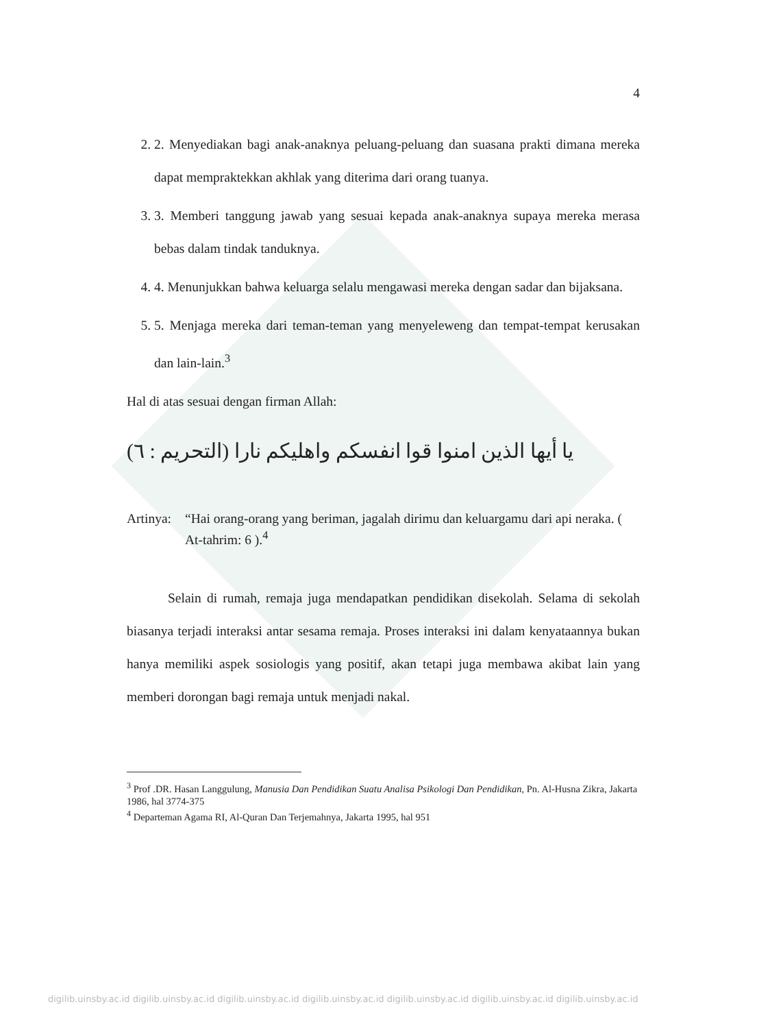4
2. 2. Menyediakan bagi anak-anaknya peluang-peluang dan suasana prakti dimana mereka dapat mempraktekkan akhlak yang diterima dari orang tuanya.
3. 3. Memberi tanggung jawab yang sesuai kepada anak-anaknya supaya mereka merasa bebas dalam tindak tanduknya.
4. 4. Menunjukkan bahwa keluarga selalu mengawasi mereka dengan sadar dan bijaksana.
5. 5. Menjaga mereka dari teman-teman yang menyeleweng dan tempat-tempat kerusakan dan lain-lain.<sup>3</sup>
Hal di atas sesuai dengan firman Allah:
يا أيها الذين امنوا قوا انفسكم واهليكم نارا (التحريم : ٦)
Artinya: “Hai orang-orang yang beriman, jagalah dirimu dan keluargamu dari api neraka. ( At-tahrim: 6 ).<sup>4</sup>
Selain di rumah, remaja juga mendapatkan pendidikan disekolah. Selama di sekolah biasanya terjadi interaksi antar sesama remaja. Proses interaksi ini dalam kenyataannya bukan hanya memiliki aspek sosiologis yang positif, akan tetapi juga membawa akibat lain yang memberi dorongan bagi remaja untuk menjadi nakal.
<sup>3</sup> Prof .DR. Hasan Langgulung, Manusia Dan Pendidikan Suatu Analisa Psikologi Dan Pendidikan, Pn. Al-Husna Zikra, Jakarta 1986, hal 3774-375
<sup>4</sup> Departeman Agama RI, Al-Quran Dan Terjemahnya, Jakarta 1995, hal 951
digilib.uinsby.ac.id digilib.uinsby.ac.id digilib.uinsby.ac.id digilib.uinsby.ac.id digilib.uinsby.ac.id digilib.uinsby.ac.id digilib.uinsby.ac.id